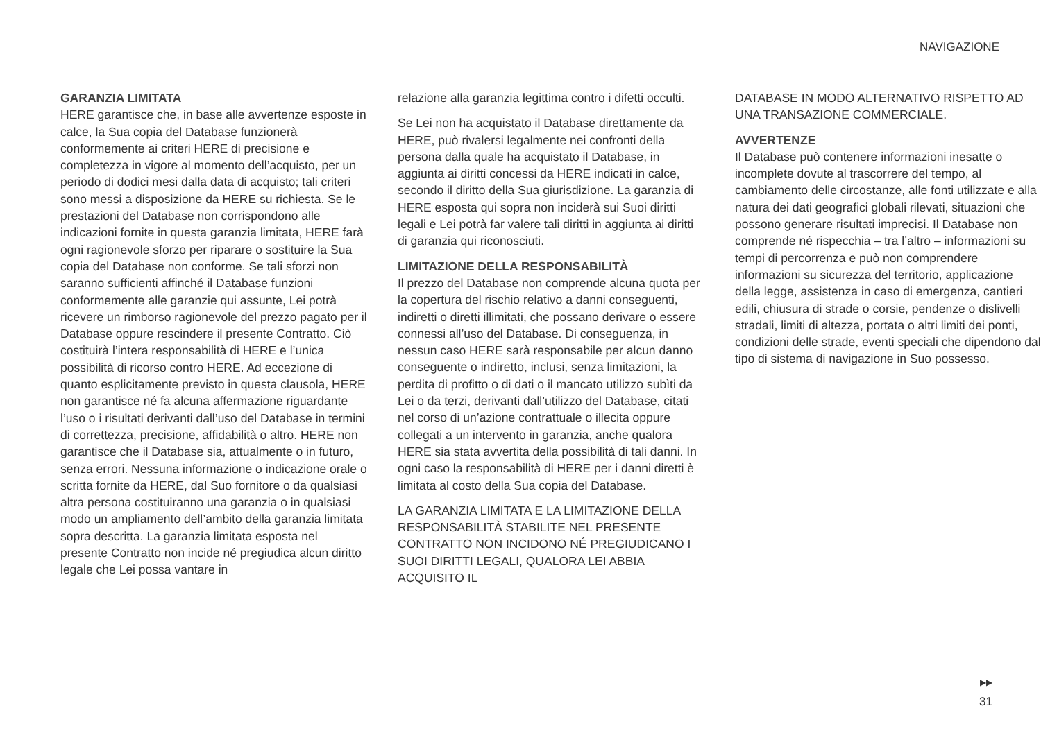NAVIGAZIONE
GARANZIA LIMITATA
HERE garantisce che, in base alle avvertenze esposte in calce, la Sua copia del Database funzionerà conformemente ai criteri HERE di precisione e completezza in vigore al momento dell’acquisto, per un periodo di dodici mesi dalla data di acquisto; tali criteri sono messi a disposizione da HERE su richiesta. Se le prestazioni del Database non corrispondono alle indicazioni fornite in questa garanzia limitata, HERE farà ogni ragionevole sforzo per riparare o sostituire la Sua copia del Database non conforme. Se tali sforzi non saranno sufficienti affinché il Database funzioni conformemente alle garanzie qui assunte, Lei potrà ricevere un rimborso ragionevole del prezzo pagato per il Database oppure rescindere il presente Contratto. Ciò costituirà l’intera responsabilità di HERE e l’unica possibilità di ricorso contro HERE. Ad eccezione di quanto esplicitamente previsto in questa clausola, HERE non garantisce né fa alcuna affermazione riguardante l’uso o i risultati derivanti dall’uso del Database in termini di correttezza, precisione, affidabilità o altro. HERE non garantisce che il Database sia, attualmente o in futuro, senza errori. Nessuna informazione o indicazione orale o scritta fornite da HERE, dal Suo fornitore o da qualsiasi altra persona costituiranno una garanzia o in qualsiasi modo un ampliamento dell’ambito della garanzia limitata sopra descritta. La garanzia limitata esposta nel presente Contratto non incide né pregiudica alcun diritto legale che Lei possa vantare in
relazione alla garanzia legittima contro i difetti occulti.
Se Lei non ha acquistato il Database direttamente da HERE, può rivalersi legalmente nei confronti della persona dalla quale ha acquistato il Database, in aggiunta ai diritti concessi da HERE indicati in calce, secondo il diritto della Sua giurisdizione. La garanzia di HERE esposta qui sopra non inciderà sui Suoi diritti legali e Lei potrà far valere tali diritti in aggiunta ai diritti di garanzia qui riconosciuti.
LIMITAZIONE DELLA RESPONSABILITÀ
Il prezzo del Database non comprende alcuna quota per la copertura del rischio relativo a danni conseguenti, indiretti o diretti illimitati, che possano derivare o essere connessi all’uso del Database. Di conseguenza, in nessun caso HERE sarà responsabile per alcun danno conseguente o indiretto, inclusi, senza limitazioni, la perdita di profitto o di dati o il mancato utilizzo subìti da Lei o da terzi, derivanti dall’utilizzo del Database, citati nel corso di un’azione contrattuale o illecita oppure collegati a un intervento in garanzia, anche qualora HERE sia stata avvertita della possibilità di tali danni. In ogni caso la responsabilità di HERE per i danni diretti è limitata al costo della Sua copia del Database.
LA GARANZIA LIMITATA E LA LIMITAZIONE DELLA RESPONSABILITÀ STABILITE NEL PRESENTE CONTRATTO NON INCIDONO NÉ PREGIUDICANO I SUOI DIRITTI LEGALI, QUALORA LEI ABBIA ACQUISITO IL
DATABASE IN MODO ALTERNATIVO RISPETTO AD UNA TRANSAZIONE COMMERCIALE.
AVVERTENZE
Il Database può contenere informazioni inesatte o incomplete dovute al trascorrere del tempo, al cambiamento delle circostanze, alle fonti utilizzate e alla natura dei dati geografici globali rilevati, situazioni che possono generare risultati imprecisi. Il Database non comprende né rispecchia – tra l’altro – informazioni su tempi di percorrenza e può non comprendere informazioni su sicurezza del territorio, applicazione della legge, assistenza in caso di emergenza, cantieri edili, chiusura di strade o corsie, pendenze o dislivelli stradali, limiti di altezza, portata o altri limiti dei ponti, condizioni delle strade, eventi speciali che dipendono dal tipo di sistema di navigazione in Suo possesso.
▶▶
31